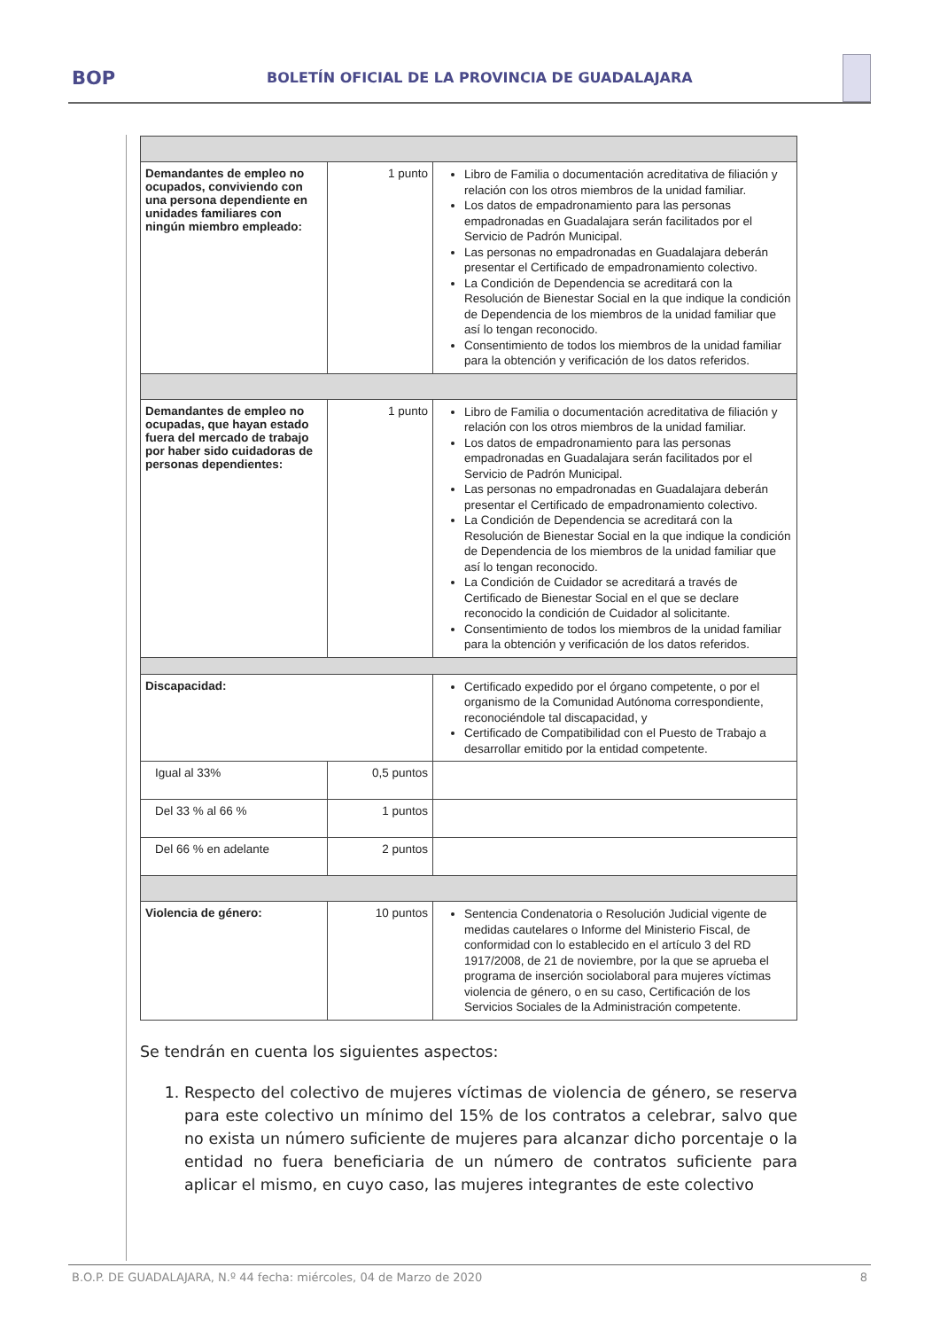BOP
BOLETÍN OFICIAL DE LA PROVINCIA DE GUADALAJARA
| Demandantes de empleo no ocupados, conviviendo con una persona dependiente en unidades familiares con ningún miembro empleado: | 1 punto | Libro de Familia o documentación acreditativa de filiación y relación con los otros miembros de la unidad familiar. Los datos de empadronamiento para las personas empadronadas en Guadalajara serán facilitados por el Servicio de Padrón Municipal. Las personas no empadronadas en Guadalajara deberán presentar el Certificado de empadronamiento colectivo. La Condición de Dependencia se acreditará con la Resolución de Bienestar Social en la que indique la condición de Dependencia de los miembros de la unidad familiar que así lo tengan reconocido. Consentimiento de todos los miembros de la unidad familiar para la obtención y verificación de los datos referidos. |
| Demandantes de empleo no ocupadas, que hayan estado fuera del mercado de trabajo por haber sido cuidadoras de personas dependientes: | 1 punto | Libro de Familia o documentación acreditativa de filiación y relación con los otros miembros de la unidad familiar. Los datos de empadronamiento para las personas empadronadas en Guadalajara serán facilitados por el Servicio de Padrón Municipal. Las personas no empadronadas en Guadalajara deberán presentar el Certificado de empadronamiento colectivo. La Condición de Dependencia se acreditará con la Resolución de Bienestar Social en la que indique la condición de Dependencia de los miembros de la unidad familiar que así lo tengan reconocido. La Condición de Cuidador se acreditará a través de Certificado de Bienestar Social en el que se declare reconocido la condición de Cuidador al solicitante. Consentimiento de todos los miembros de la unidad familiar para la obtención y verificación de los datos referidos. |
| Discapacidad: | | Certificado expedido por el órgano competente, o por el organismo de la Comunidad Autónoma correspondiente, reconociéndole tal discapacidad, y Certificado de Compatibilidad con el Puesto de Trabajo a desarrollar emitido por la entidad competente. |
| Igual al 33% | 0,5 puntos | |
| Del 33 % al 66 % | 1 puntos | |
| Del 66 % en adelante | 2 puntos | |
| Violencia de género: | 10 puntos | Sentencia Condenatoria o Resolución Judicial vigente de medidas cautelares o Informe del Ministerio Fiscal, de conformidad con lo establecido en el artículo 3 del RD 1917/2008, de 21 de noviembre, por la que se aprueba el programa de inserción sociolaboral para mujeres víctimas violencia de género, o en su caso, Certificación de los Servicios Sociales de la Administración competente. |
Se tendrán en cuenta los siguientes aspectos:
1. Respecto del colectivo de mujeres víctimas de violencia de género, se reserva para este colectivo un mínimo del 15% de los contratos a celebrar, salvo que no exista un número suficiente de mujeres para alcanzar dicho porcentaje o la entidad no fuera beneficiaria de un número de contratos suficiente para aplicar el mismo, en cuyo caso, las mujeres integrantes de este colectivo
B.O.P. DE GUADALAJARA, N.º 44 fecha: miércoles, 04 de Marzo de 2020 8